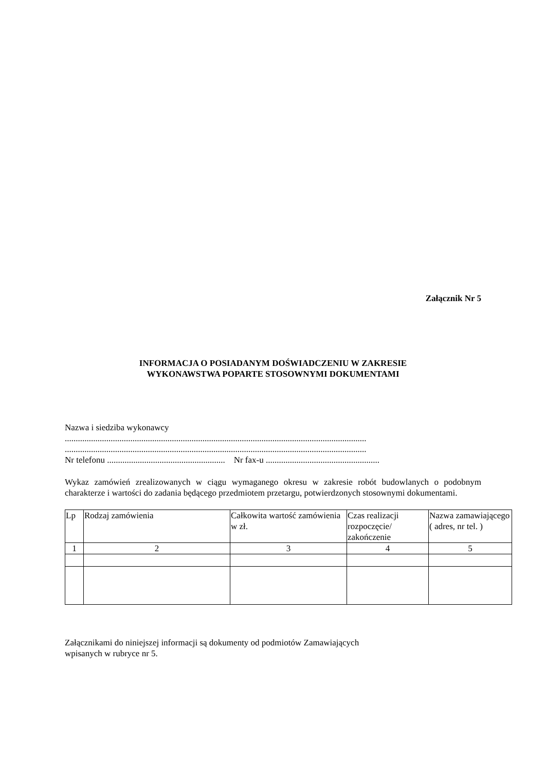Załącznik Nr 5
INFORMACJA O POSIADANYM DOŚWIADCZENIU W ZAKRESIE
WYKONAWSTWA POPARTE STOSOWNYMI DOKUMENTAMI
Nazwa i siedziba wykonawcy
..........................................................................................................................................
..........................................................................................................................................
Nr telefonu ...................................................... Nr fax-u ....................................................
Wykaz zamówień zrealizowanych w ciągu wymaganego okresu w zakresie robót budowlanych o podobnym charakterze i wartości do zadania będącego przedmiotem przetargu, potwierdzonych stosownymi dokumentami.
| Lp | Rodzaj zamówienia | Całkowita wartość zamówienia w zł. | Czas realizacji rozpoczęcie/ zakończenie | Nazwa zamawiającego ( adres, nr tel. ) |
| 1 | 2 | 3 | 4 | 5 |
Załącznikami do niniejszej informacji są dokumenty od podmiotów Zamawiających
wpisanych w rubryce nr 5.